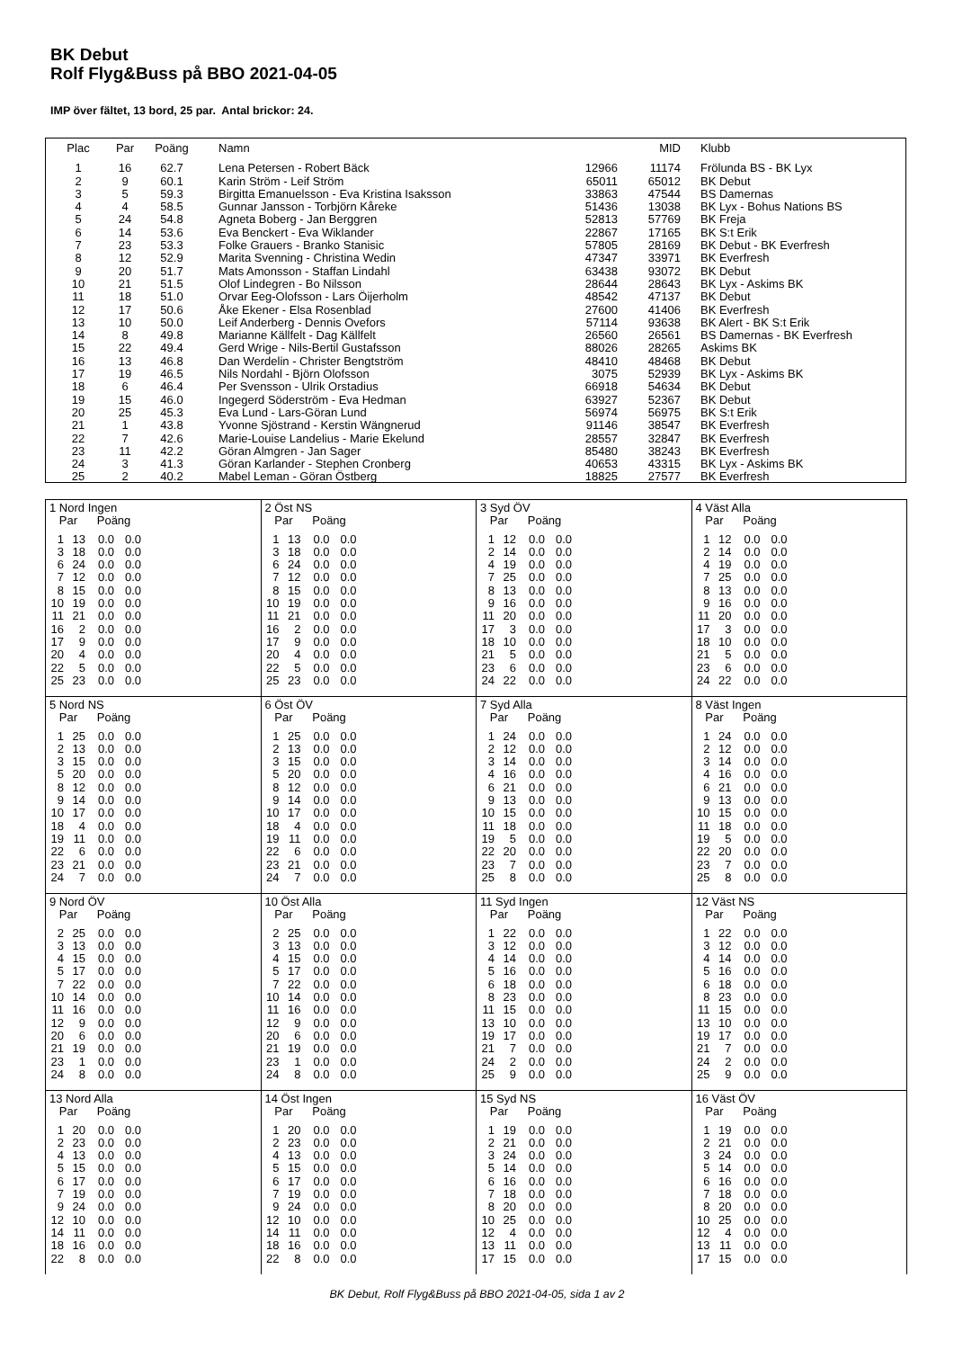BK Debut
Rolf Flyg&Buss på BBO 2021-04-05
IMP över fältet, 13 bord, 25 par. Antal brickor: 24.
| Plac | Par | Poäng | Namn | | MID | Klubb |
| --- | --- | --- | --- | --- | --- | --- |
| 1 | 16 | 62.7 | Lena Petersen - Robert Bäck | 12966 | 11174 | Frölunda BS - BK Lyx |
| 2 | 9 | 60.1 | Karin Ström - Leif Ström | 65011 | 65012 | BK Debut |
| 3 | 5 | 59.3 | Birgitta Emanuelsson - Eva Kristina Isaksson | 33863 | 47544 | BS Damernas |
| 4 | 4 | 58.5 | Gunnar Jansson - Torbjörn Kåreke | 51436 | 13038 | BK Lyx - Bohus Nations BS |
| 5 | 24 | 54.8 | Agneta Boberg - Jan Berggren | 52813 | 57769 | BK Freja |
| 6 | 14 | 53.6 | Eva Benckert - Eva Wiklander | 22867 | 17165 | BK S:t Erik |
| 7 | 23 | 53.3 | Folke Grauers - Branko Stanisic | 57805 | 28169 | BK Debut - BK Everfresh |
| 8 | 12 | 52.9 | Marita Svenning - Christina Wedin | 47347 | 33971 | BK Everfresh |
| 9 | 20 | 51.7 | Mats Amonsson - Staffan Lindahl | 63438 | 93072 | BK Debut |
| 10 | 21 | 51.5 | Olof Lindegren - Bo Nilsson | 28644 | 28643 | BK Lyx - Askims BK |
| 11 | 18 | 51.0 | Orvar Eeg-Olofsson - Lars Öijerholm | 48542 | 47137 | BK Debut |
| 12 | 17 | 50.6 | Åke Ekener - Elsa Rosenblad | 27600 | 41406 | BK Everfresh |
| 13 | 10 | 50.0 | Leif Anderberg - Dennis Ovefors | 57114 | 93638 | BK Alert - BK S:t Erik |
| 14 | 8 | 49.8 | Marianne Källfelt - Dag Källfelt | 26560 | 26561 | BS Damernas - BK Everfresh |
| 15 | 22 | 49.4 | Gerd Wrige - Nils-Bertil Gustafsson | 88026 | 28265 | Askims BK |
| 16 | 13 | 46.8 | Dan Werdelin - Christer Bengtström | 48410 | 48468 | BK Debut |
| 17 | 19 | 46.5 | Nils Nordahl - Björn Olofsson | 3075 | 52939 | BK Lyx - Askims BK |
| 18 | 6 | 46.4 | Per Svensson - Ulrik Orstadius | 66918 | 54634 | BK Debut |
| 19 | 15 | 46.0 | Ingegerd Söderström - Eva Hedman | 63927 | 52367 | BK Debut |
| 20 | 25 | 45.3 | Eva Lund - Lars-Göran Lund | 56974 | 56975 | BK S:t Erik |
| 21 | 1 | 43.8 | Yvonne Sjöstrand - Kerstin Wängnerud | 91146 | 38547 | BK Everfresh |
| 22 | 7 | 42.6 | Marie-Louise Landelius - Marie Ekelund | 28557 | 32847 | BK Everfresh |
| 23 | 11 | 42.2 | Göran Almgren - Jan Sager | 85480 | 38243 | BK Everfresh |
| 24 | 3 | 41.3 | Göran Karlander - Stephen Cronberg | 40653 | 43315 | BK Lyx - Askims BK |
| 25 | 2 | 40.2 | Mabel Leman - Göran Östberg | 18825 | 27577 | BK Everfresh |
| 1 Nord Ingen Par Poäng / 1 / 13 / 0.0 / 0.0 / / 3 / 18 / 0.0 / 0.0 / / 6 / 24 / 0.0 / 0.0 / / 7 / 12 / 0.0 / 0.0 / / 8 / 15 / 0.0 / 0.0 / / 10 / 19 / 0.0 / 0.0 / / 11 / 21 / 0.0 / 0.0 / / 16 / 2 / 0.0 / 0.0 / / 17 / 9 / 0.0 / 0.0 / / 20 / 4 / 0.0 / 0.0 / / 22 / 5 / 0.0 / 0.0 / / 25 / 23 / 0.0 / 0.0 / | 2 Öst NS Par Poäng / 1 / 13 / 0.0 / 0.0 / / 3 / 18 / 0.0 / 0.0 / / 6 / 24 / 0.0 / 0.0 / / 7 / 12 / 0.0 / 0.0 / / 8 / 15 / 0.0 / 0.0 / / 10 / 19 / 0.0 / 0.0 / / 11 / 21 / 0.0 / 0.0 / / 16 / 2 / 0.0 / 0.0 / / 17 / 9 / 0.0 / 0.0 / / 20 / 4 / 0.0 / 0.0 / / 22 / 5 / 0.0 / 0.0 / / 25 / 23 / 0.0 / 0.0 / | 3 Syd ÖV Par Poäng / 1 / 12 / 0.0 / 0.0 / / 2 / 14 / 0.0 / 0.0 / / 4 / 19 / 0.0 / 0.0 / / 7 / 25 / 0.0 / 0.0 / / 8 / 13 / 0.0 / 0.0 / / 9 / 16 / 0.0 / 0.0 / / 11 / 20 / 0.0 / 0.0 / / 17 / 3 / 0.0 / 0.0 / / 18 / 10 / 0.0 / 0.0 / / 21 / 5 / 0.0 / 0.0 / / 23 / 6 / 0.0 / 0.0 / / 24 / 22 / 0.0 / 0.0 / | 4 Väst Alla Par Poäng / 1 / 12 / 0.0 / 0.0 / / 2 / 14 / 0.0 / 0.0 / / 4 / 19 / 0.0 / 0.0 / / 7 / 25 / 0.0 / 0.0 / / 8 / 13 / 0.0 / 0.0 / / 9 / 16 / 0.0 / 0.0 / / 11 / 20 / 0.0 / 0.0 / / 17 / 3 / 0.0 / 0.0 / / 18 / 10 / 0.0 / 0.0 / / 21 / 5 / 0.0 / 0.0 / / 23 / 6 / 0.0 / 0.0 / / 24 / 22 / 0.0 / 0.0 / |
| 5 Nord NS Par Poäng / 1 / 25 / 0.0 / 0.0 / / 2 / 13 / 0.0 / 0.0 / / 3 / 15 / 0.0 / 0.0 / / 5 / 20 / 0.0 / 0.0 / / 8 / 12 / 0.0 / 0.0 / / 9 / 14 / 0.0 / 0.0 / / 10 / 17 / 0.0 / 0.0 / / 18 / 4 / 0.0 / 0.0 / / 19 / 11 / 0.0 / 0.0 / / 22 / 6 / 0.0 / 0.0 / / 23 / 21 / 0.0 / 0.0 / / 24 / 7 / 0.0 / 0.0 / | 6 Öst ÖV Par Poäng / 1 / 25 / 0.0 / 0.0 / / 2 / 13 / 0.0 / 0.0 / / 3 / 15 / 0.0 / 0.0 / / 5 / 20 / 0.0 / 0.0 / / 8 / 12 / 0.0 / 0.0 / / 9 / 14 / 0.0 / 0.0 / / 10 / 17 / 0.0 / 0.0 / / 18 / 4 / 0.0 / 0.0 / / 19 / 11 / 0.0 / 0.0 / / 22 / 6 / 0.0 / 0.0 / / 23 / 21 / 0.0 / 0.0 / / 24 / 7 / 0.0 / 0.0 / | 7 Syd Alla Par Poäng / 1 / 24 / 0.0 / 0.0 / / 2 / 12 / 0.0 / 0.0 / / 3 / 14 / 0.0 / 0.0 / / 4 / 16 / 0.0 / 0.0 / / 6 / 21 / 0.0 / 0.0 / / 9 / 13 / 0.0 / 0.0 / / 10 / 15 / 0.0 / 0.0 / / 11 / 18 / 0.0 / 0.0 / / 19 / 5 / 0.0 / 0.0 / / 22 / 20 / 0.0 / 0.0 / / 23 / 7 / 0.0 / 0.0 / / 25 / 8 / 0.0 / 0.0 / | 8 Väst Ingen Par Poäng / 1 / 24 / 0.0 / 0.0 / / 2 / 12 / 0.0 / 0.0 / / 3 / 14 / 0.0 / 0.0 / / 4 / 16 / 0.0 / 0.0 / / 6 / 21 / 0.0 / 0.0 / / 9 / 13 / 0.0 / 0.0 / / 10 / 15 / 0.0 / 0.0 / / 11 / 18 / 0.0 / 0.0 / / 19 / 5 / 0.0 / 0.0 / / 22 / 20 / 0.0 / 0.0 / / 23 / 7 / 0.0 / 0.0 / / 25 / 8 / 0.0 / 0.0 / |
| 9 Nord ÖV Par Poäng / 2 / 25 / 0.0 / 0.0 / / 3 / 13 / 0.0 / 0.0 / / 4 / 15 / 0.0 / 0.0 / / 5 / 17 / 0.0 / 0.0 / / 7 / 22 / 0.0 / 0.0 / / 10 / 14 / 0.0 / 0.0 / / 11 / 16 / 0.0 / 0.0 / / 12 / 9 / 0.0 / 0.0 / / 20 / 6 / 0.0 / 0.0 / / 21 / 19 / 0.0 / 0.0 / / 23 / 1 / 0.0 / 0.0 / / 24 / 8 / 0.0 / 0.0 / | 10 Öst Alla Par Poäng / 2 / 25 / 0.0 / 0.0 / / 3 / 13 / 0.0 / 0.0 / / 4 / 15 / 0.0 / 0.0 / / 5 / 17 / 0.0 / 0.0 / / 7 / 22 / 0.0 / 0.0 / / 10 / 14 / 0.0 / 0.0 / / 11 / 16 / 0.0 / 0.0 / / 12 / 9 / 0.0 / 0.0 / / 20 / 6 / 0.0 / 0.0 / / 21 / 19 / 0.0 / 0.0 / / 23 / 1 / 0.0 / 0.0 / / 24 / 8 / 0.0 / 0.0 / | 11 Syd Ingen Par Poäng / 1 / 22 / 0.0 / 0.0 / / 3 / 12 / 0.0 / 0.0 / / 4 / 14 / 0.0 / 0.0 / / 5 / 16 / 0.0 / 0.0 / / 6 / 18 / 0.0 / 0.0 / / 8 / 23 / 0.0 / 0.0 / / 11 / 15 / 0.0 / 0.0 / / 13 / 10 / 0.0 / 0.0 / / 19 / 17 / 0.0 / 0.0 / / 21 / 7 / 0.0 / 0.0 / / 24 / 2 / 0.0 / 0.0 / / 25 / 9 / 0.0 / 0.0 / | 12 Väst NS Par Poäng / 1 / 22 / 0.0 / 0.0 / / 3 / 12 / 0.0 / 0.0 / / 4 / 14 / 0.0 / 0.0 / / 5 / 16 / 0.0 / 0.0 / / 6 / 18 / 0.0 / 0.0 / / 8 / 23 / 0.0 / 0.0 / / 11 / 15 / 0.0 / 0.0 / / 13 / 10 / 0.0 / 0.0 / / 19 / 17 / 0.0 / 0.0 / / 21 / 7 / 0.0 / 0.0 / / 24 / 2 / 0.0 / 0.0 / / 25 / 9 / 0.0 / 0.0 / |
| 13 Nord Alla Par Poäng / 1 / 20 / 0.0 / 0.0 / / 2 / 23 / 0.0 / 0.0 / / 4 / 13 / 0.0 / 0.0 / / 5 / 15 / 0.0 / 0.0 / / 6 / 17 / 0.0 / 0.0 / / 7 / 19 / 0.0 / 0.0 / / 9 / 24 / 0.0 / 0.0 / / 12 / 10 / 0.0 / 0.0 / / 14 / 11 / 0.0 / 0.0 / / 18 / 16 / 0.0 / 0.0 / / 22 / 8 / 0.0 / 0.0 / | 14 Öst Ingen Par Poäng / 1 / 20 / 0.0 / 0.0 / / 2 / 23 / 0.0 / 0.0 / / 4 / 13 / 0.0 / 0.0 / / 5 / 15 / 0.0 / 0.0 / / 6 / 17 / 0.0 / 0.0 / / 7 / 19 / 0.0 / 0.0 / / 9 / 24 / 0.0 / 0.0 / / 12 / 10 / 0.0 / 0.0 / / 14 / 11 / 0.0 / 0.0 / / 18 / 16 / 0.0 / 0.0 / / 22 / 8 / 0.0 / 0.0 / | 15 Syd NS Par Poäng / 1 / 19 / 0.0 / 0.0 / / 2 / 21 / 0.0 / 0.0 / / 3 / 24 / 0.0 / 0.0 / / 5 / 14 / 0.0 / 0.0 / / 6 / 16 / 0.0 / 0.0 / / 7 / 18 / 0.0 / 0.0 / / 8 / 20 / 0.0 / 0.0 / / 10 / 25 / 0.0 / 0.0 / / 12 / 4 / 0.0 / 0.0 / / 13 / 11 / 0.0 / 0.0 / / 17 / 15 / 0.0 / 0.0 / | 16 Väst ÖV Par Poäng / 1 / 19 / 0.0 / 0.0 / / 2 / 21 / 0.0 / 0.0 / / 3 / 24 / 0.0 / 0.0 / / 5 / 14 / 0.0 / 0.0 / / 6 / 16 / 0.0 / 0.0 / / 7 / 18 / 0.0 / 0.0 / / 8 / 20 / 0.0 / 0.0 / / 10 / 25 / 0.0 / 0.0 / / 12 / 4 / 0.0 / 0.0 / / 13 / 11 / 0.0 / 0.0 / / 17 / 15 / 0.0 / 0.0 / |
BK Debut, Rolf Flyg&Buss på BBO 2021-04-05, sida 1 av 2